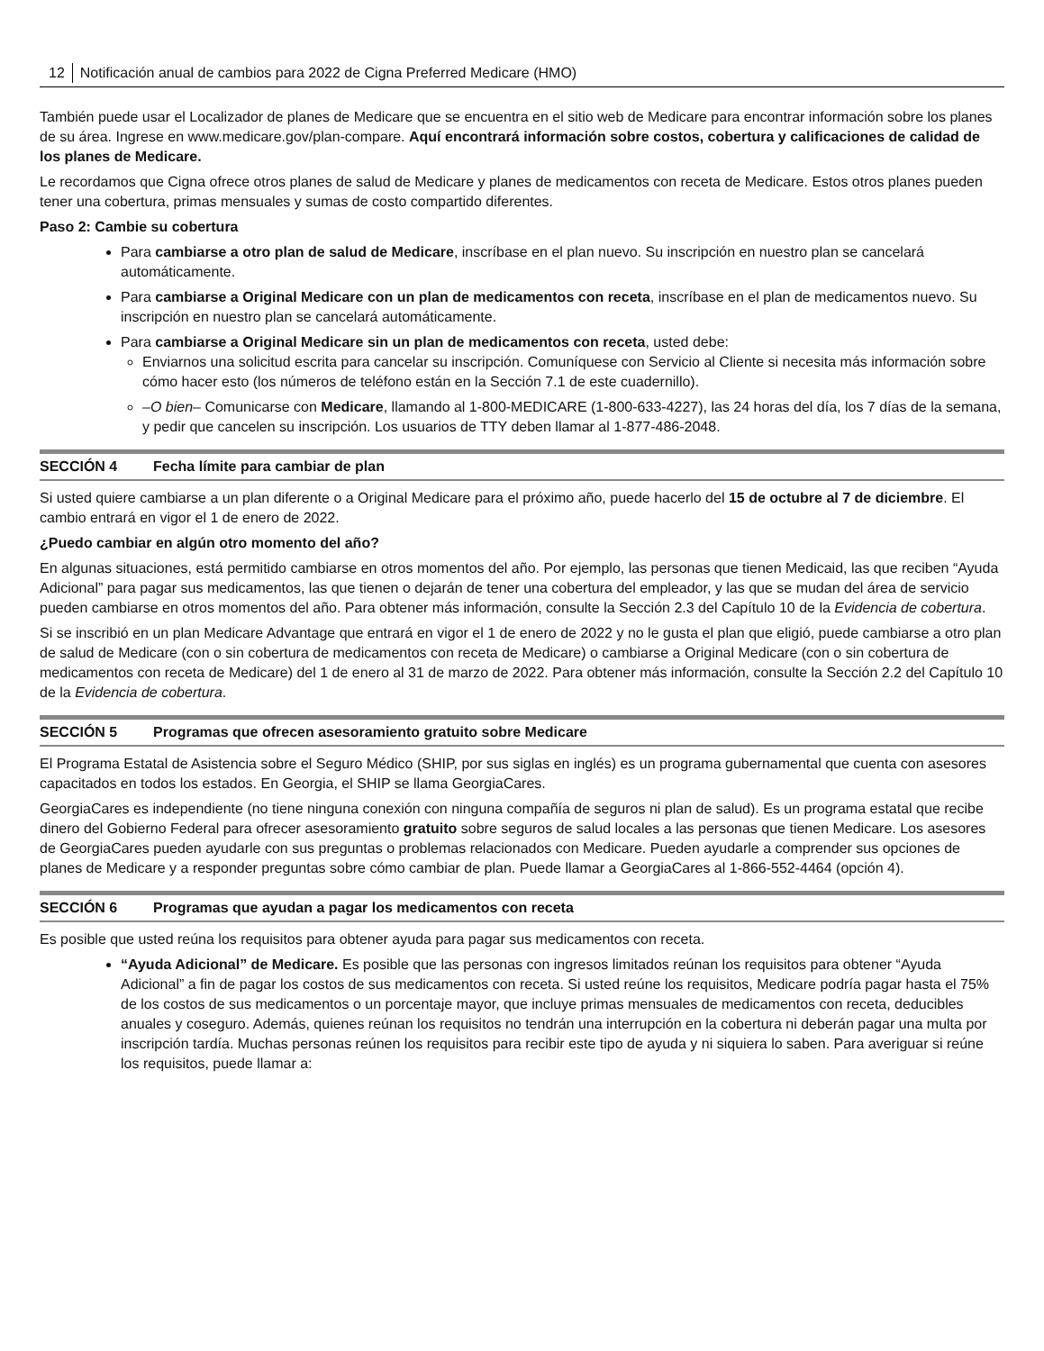12 Notificación anual de cambios para 2022 de Cigna Preferred Medicare (HMO)
También puede usar el Localizador de planes de Medicare que se encuentra en el sitio web de Medicare para encontrar información sobre los planes de su área. Ingrese en www.medicare.gov/plan-compare. Aquí encontrará información sobre costos, cobertura y calificaciones de calidad de los planes de Medicare.
Le recordamos que Cigna ofrece otros planes de salud de Medicare y planes de medicamentos con receta de Medicare. Estos otros planes pueden tener una cobertura, primas mensuales y sumas de costo compartido diferentes.
Paso 2: Cambie su cobertura
Para cambiarse a otro plan de salud de Medicare, inscríbase en el plan nuevo. Su inscripción en nuestro plan se cancelará automáticamente.
Para cambiarse a Original Medicare con un plan de medicamentos con receta, inscríbase en el plan de medicamentos nuevo. Su inscripción en nuestro plan se cancelará automáticamente.
Para cambiarse a Original Medicare sin un plan de medicamentos con receta, usted debe:
Enviarnos una solicitud escrita para cancelar su inscripción. Comuníquese con Servicio al Cliente si necesita más información sobre cómo hacer esto (los números de teléfono están en la Sección 7.1 de este cuadernillo).
–O bien– Comunicarse con Medicare, llamando al 1-800-MEDICARE (1-800-633-4227), las 24 horas del día, los 7 días de la semana, y pedir que cancelen su inscripción. Los usuarios de TTY deben llamar al 1-877-486-2048.
SECCIÓN 4 Fecha límite para cambiar de plan
Si usted quiere cambiarse a un plan diferente o a Original Medicare para el próximo año, puede hacerlo del 15 de octubre al 7 de diciembre. El cambio entrará en vigor el 1 de enero de 2022.
¿Puedo cambiar en algún otro momento del año?
En algunas situaciones, está permitido cambiarse en otros momentos del año. Por ejemplo, las personas que tienen Medicaid, las que reciben “Ayuda Adicional” para pagar sus medicamentos, las que tienen o dejarán de tener una cobertura del empleador, y las que se mudan del área de servicio pueden cambiarse en otros momentos del año. Para obtener más información, consulte la Sección 2.3 del Capítulo 10 de la Evidencia de cobertura.
Si se inscribió en un plan Medicare Advantage que entrará en vigor el 1 de enero de 2022 y no le gusta el plan que eligió, puede cambiarse a otro plan de salud de Medicare (con o sin cobertura de medicamentos con receta de Medicare) o cambiarse a Original Medicare (con o sin cobertura de medicamentos con receta de Medicare) del 1 de enero al 31 de marzo de 2022. Para obtener más información, consulte la Sección 2.2 del Capítulo 10 de la Evidencia de cobertura.
SECCIÓN 5 Programas que ofrecen asesoramiento gratuito sobre Medicare
El Programa Estatal de Asistencia sobre el Seguro Médico (SHIP, por sus siglas en inglés) es un programa gubernamental que cuenta con asesores capacitados en todos los estados. En Georgia, el SHIP se llama GeorgiaCares.
GeorgiaCares es independiente (no tiene ninguna conexión con ninguna compañía de seguros ni plan de salud). Es un programa estatal que recibe dinero del Gobierno Federal para ofrecer asesoramiento gratuito sobre seguros de salud locales a las personas que tienen Medicare. Los asesores de GeorgiaCares pueden ayudarle con sus preguntas o problemas relacionados con Medicare. Pueden ayudarle a comprender sus opciones de planes de Medicare y a responder preguntas sobre cómo cambiar de plan. Puede llamar a GeorgiaCares al 1-866-552-4464 (opción 4).
SECCIÓN 6 Programas que ayudan a pagar los medicamentos con receta
Es posible que usted reúna los requisitos para obtener ayuda para pagar sus medicamentos con receta.
“Ayuda Adicional” de Medicare. Es posible que las personas con ingresos limitados reúnan los requisitos para obtener “Ayuda Adicional” a fin de pagar los costos de sus medicamentos con receta. Si usted reúne los requisitos, Medicare podría pagar hasta el 75% de los costos de sus medicamentos o un porcentaje mayor, que incluye primas mensuales de medicamentos con receta, deducibles anuales y coseguro. Además, quienes reúnan los requisitos no tendrán una interrupción en la cobertura ni deberán pagar una multa por inscripción tardía. Muchas personas reúnen los requisitos para recibir este tipo de ayuda y ni siquiera lo saben. Para averiguar si reúne los requisitos, puede llamar a: